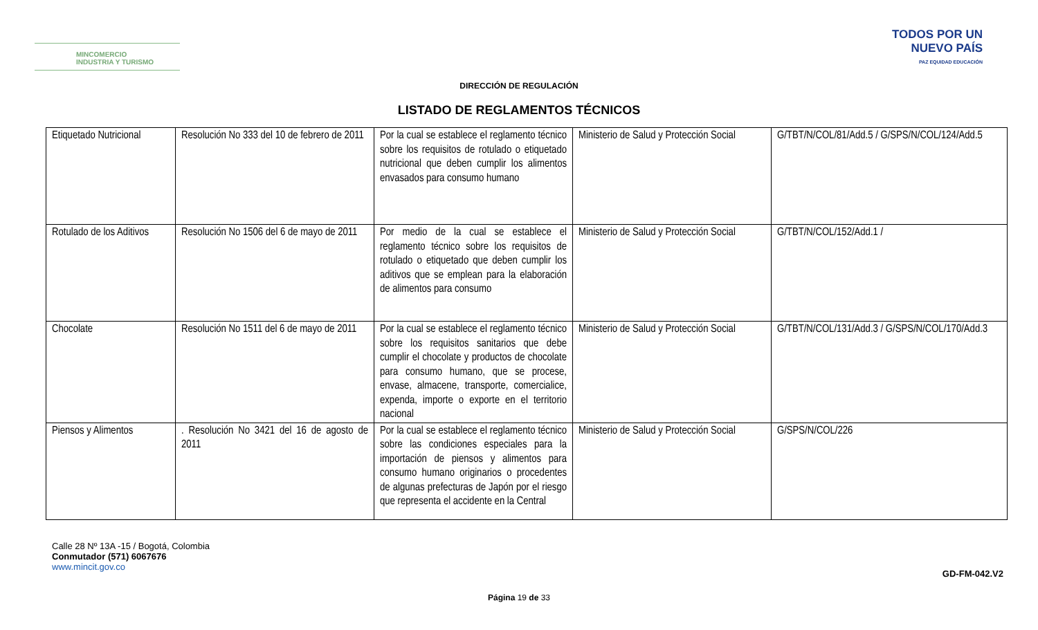MINCOMERCIO
INDUSTRIA Y TURISMO
TODOS POR UN
NUEVO PAÍS
PAZ EQUIDAD EDUCACIÓN
DIRECCIÓN DE REGULACIÓN
LISTADO DE REGLAMENTOS TÉCNICOS
| Etiquetado Nutricional | Resolución No 333 del 10 de febrero de 2011 | Por la cual se establece el reglamento técnico sobre los requisitos de rotulado o etiquetado nutricional que deben cumplir los alimentos envasados para consumo humano | Ministerio de Salud y Protección Social | G/TBT/N/COL/81/Add.5 / G/SPS/N/COL/124/Add.5 |
| Rotulado de los Aditivos | Resolución No 1506 del 6 de mayo de 2011 | Por medio de la cual se establece el reglamento técnico sobre los requisitos de rotulado o etiquetado que deben cumplir los aditivos que se emplean para la elaboración de alimentos para consumo | Ministerio de Salud y Protección Social | G/TBT/N/COL/152/Add.1 / |
| Chocolate | Resolución No 1511 del 6 de mayo de 2011 | Por la cual se establece el reglamento técnico sobre los requisitos sanitarios que debe cumplir el chocolate y productos de chocolate para consumo humano, que se procese, envase, almacene, transporte, comercialice, expenda, importe o exporte en el territorio nacional | Ministerio de Salud y Protección Social | G/TBT/N/COL/131/Add.3 / G/SPS/N/COL/170/Add.3 |
| Piensos y Alimentos | . Resolución No 3421 del 16 de agosto de 2011 | Por la cual se establece el reglamento técnico sobre las condiciones especiales para la importación de piensos y alimentos para consumo humano originarios o procedentes de algunas prefecturas de Japón por el riesgo que representa el accidente en la Central | Ministerio de Salud y Protección Social | G/SPS/N/COL/226 |
Calle 28 Nº 13A -15 / Bogotá, Colombia
Conmutador (571) 6067676
www.mincit.gov.co
GD-FM-042.V2
Página 19 de 33